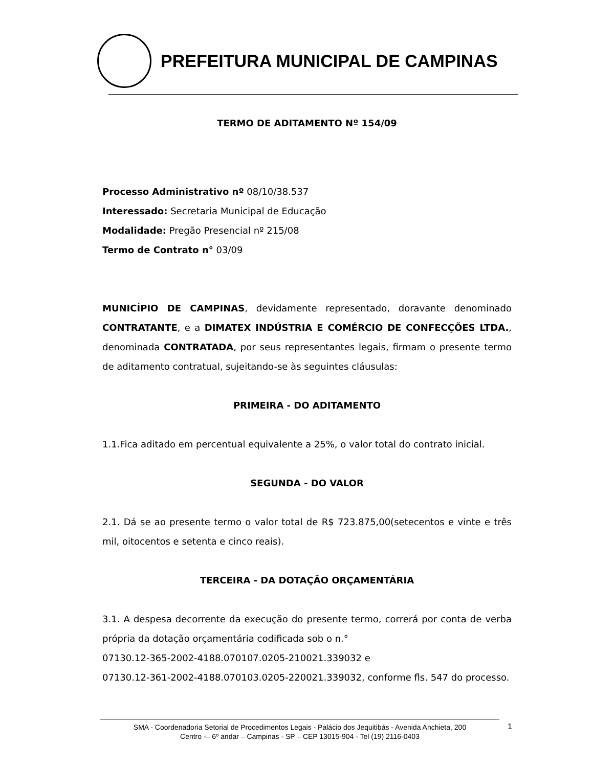PREFEITURA MUNICIPAL DE CAMPINAS
TERMO DE ADITAMENTO Nº 154/09
Processo Administrativo nº 08/10/38.537
Interessado: Secretaria Municipal de Educação
Modalidade: Pregão Presencial nº 215/08
Termo de Contrato n° 03/09
MUNICÍPIO DE CAMPINAS, devidamente representado, doravante denominado CONTRATANTE, e a DIMATEX INDÚSTRIA E COMÉRCIO DE CONFECÇÕES LTDA., denominada CONTRATADA, por seus representantes legais, firmam o presente termo de aditamento contratual, sujeitando-se às seguintes cláusulas:
PRIMEIRA - DO ADITAMENTO
1.1.Fica aditado em percentual equivalente a 25%, o valor total do contrato inicial.
SEGUNDA - DO VALOR
2.1. Dá se ao presente termo o valor total de R$ 723.875,00(setecentos e vinte e três mil, oitocentos e setenta e cinco reais).
TERCEIRA - DA DOTAÇÃO ORÇAMENTÁRIA
3.1. A despesa decorrente da execução do presente termo, correrá por conta de verba própria da dotação orçamentária codificada sob o n.°
07130.12-365-2002-4188.070107.0205-210021.339032 e
07130.12-361-2002-4188.070103.0205-220021.339032, conforme fls. 547 do processo.
SMA - Coordenadoria Setorial de Procedimentos Legais - Palácio dos Jequitibás - Avenida Anchieta, 200
Centro -– 6º andar – Campinas - SP – CEP 13015-904 - Tel (19) 2116-0403
1